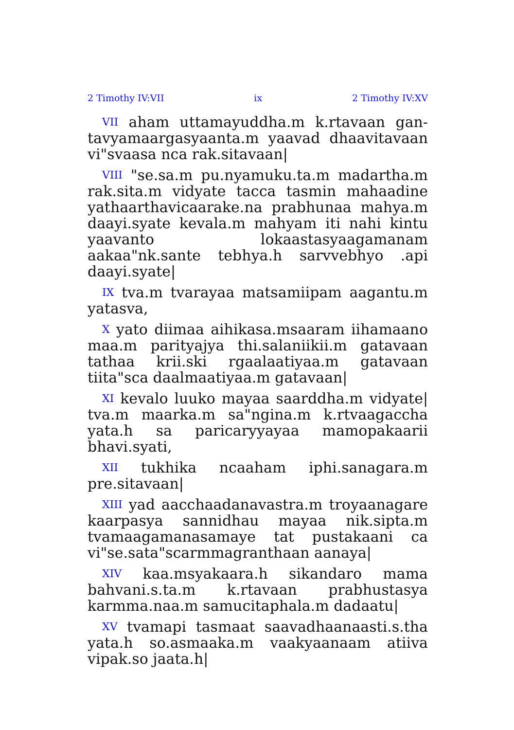2 Timothy IV:VII ix 2 Timothy IV:XV
VII aham uttamayuddha.m k.rtavaan gan-tavyamaargasyaanta.m yaavad dhaavitavaan vi"svaasa nca rak.sitavaan|
VIII "se.sa.m pu.nyamuku.ta.m madartha.m rak.sita.m vidyate tacca tasmin mahaadine yathaarthavicaarake.na prabhunaa mahya.m daayi.syate kevala.m mahyam iti nahi kintu yaavanto lokaastasyaagamanam aakaa"nk.sante tebhya.h sarvvebhyo .api daayi.syate|
IX tva.m tvarayaa matsamiipam aagantu.m yatasva,
X yato diimaa aihikasa.msaaram iihamaano maa.m parityajya thi.salaniikii.m gatavaan tathaa krii.ski rgaalaatiyaa.m gatavaan tiita"sca daalmaatiyaa.m gatavaan|
XI kevalo luuko mayaa saarddha.m vidyate| tva.m maarka.m sa"ngina.m k.rtvaagaccha yata.h sa paricaryyayaa mamopakaarii bhavi.syati,
XII tukhika ncaaham iphi.sanagara.m pre.sitavaan|
XIII yad aacchaadanavastra.m troyaanagare kaarpasya sannidhau mayaa nik.sipta.m tvamaagamanasamaye tat pustakaani ca vi"se.sata"scarmmagranthaan aanaya|
XIV kaa.msyakaara.h sikandaro mama bahvani.s.ta.m k.rtavaan prabhustasya karmma.naa.m samucitaphala.m dadaatu|
XV tvamapi tasmaat saavadhaanaasti.s.tha yata.h so.asmaaka.m vaakyaanaam atiiva vipak.so jaata.h|